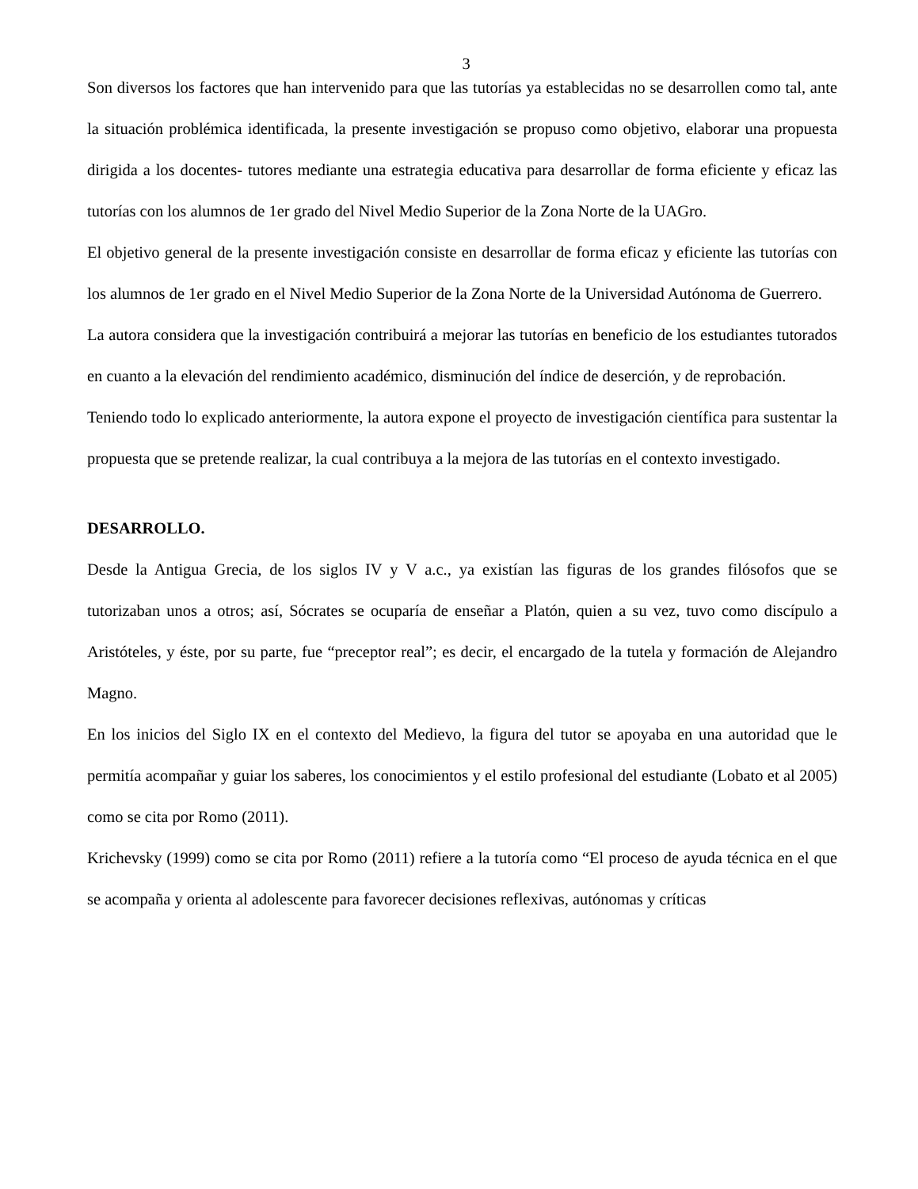3
Son diversos los factores que han intervenido para que las tutorías ya establecidas no se desarrollen como tal, ante la situación problémica identificada, la presente investigación se propuso como objetivo, elaborar una propuesta dirigida a los docentes- tutores mediante una estrategia educativa para desarrollar de forma eficiente y eficaz las tutorías con los alumnos de 1er grado del Nivel Medio Superior de la Zona Norte de la UAGro.
El objetivo general de la presente investigación consiste en desarrollar de forma eficaz y eficiente las tutorías con los alumnos de 1er grado en el Nivel Medio Superior de la Zona Norte de la Universidad Autónoma de Guerrero.
La autora considera que la investigación contribuirá a mejorar las tutorías en beneficio de los estudiantes tutorados en cuanto a la elevación del rendimiento académico, disminución del índice de deserción, y de reprobación.
Teniendo todo lo explicado anteriormente, la autora expone el proyecto de investigación científica para sustentar la propuesta que se pretende realizar, la cual contribuya a la mejora de las tutorías en el contexto investigado.
DESARROLLO.
Desde la Antigua Grecia, de los siglos IV y V a.c., ya existían las figuras de los grandes filósofos que se tutorizaban unos a otros; así, Sócrates se ocuparía de enseñar a Platón, quien a su vez, tuvo como discípulo a Aristóteles, y éste, por su parte, fue “preceptor real”; es decir, el encargado de la tutela y formación de Alejandro Magno.
En los inicios del Siglo IX en el contexto del Medievo, la figura del tutor se apoyaba en una autoridad que le permitía acompañar y guiar los saberes, los conocimientos y el estilo profesional del estudiante (Lobato et al 2005) como se cita por Romo (2011).
Krichevsky (1999) como se cita por Romo (2011) refiere a la tutoría como “El proceso de ayuda técnica en el que se acompaña y orienta al adolescente para favorecer decisiones reflexivas, autónomas y críticas